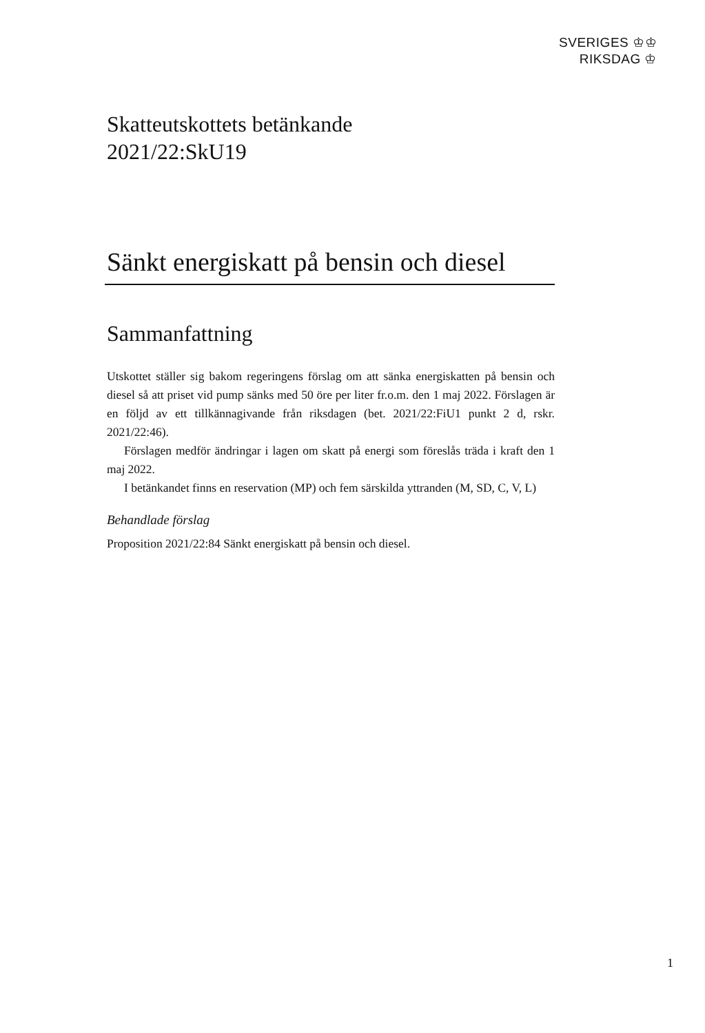SVERIGES ♔♔
RIKSDAG ♔
Skatteutskottets betänkande
2021/22:SkU19
Sänkt energiskatt på bensin och diesel
Sammanfattning
Utskottet ställer sig bakom regeringens förslag om att sänka energiskatten på bensin och diesel så att priset vid pump sänks med 50 öre per liter fr.o.m. den 1 maj 2022. Förslagen är en följd av ett tillkännagivande från riksdagen (bet. 2021/22:FiU1 punkt 2 d, rskr. 2021/22:46).
Förslagen medför ändringar i lagen om skatt på energi som föreslås träda i kraft den 1 maj 2022.
I betänkandet finns en reservation (MP) och fem särskilda yttranden (M, SD, C, V, L)
Behandlade förslag
Proposition 2021/22:84 Sänkt energiskatt på bensin och diesel.
1